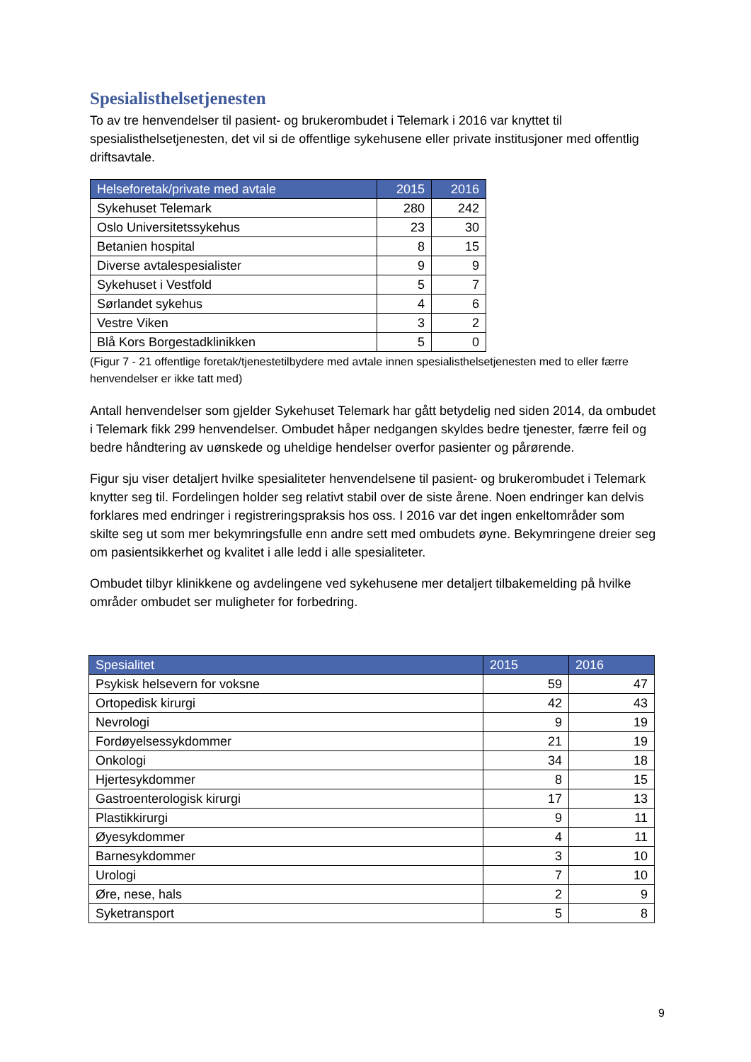Spesialisthelsetjenesten
To av tre henvendelser til pasient- og brukerombudet i Telemark i 2016 var knyttet til spesialisthelsetjenesten, det vil si de offentlige sykehusene eller private institusjoner med offentlig driftsavtale.
| Helseforetak/private med avtale | 2015 | 2016 |
| --- | --- | --- |
| Sykehuset Telemark | 280 | 242 |
| Oslo Universitetssykehus | 23 | 30 |
| Betanien hospital | 8 | 15 |
| Diverse avtalespesialister | 9 | 9 |
| Sykehuset i Vestfold | 5 | 7 |
| Sørlandet sykehus | 4 | 6 |
| Vestre Viken | 3 | 2 |
| Blå Kors Borgestadklinikken | 5 | 0 |
(Figur 7 - 21 offentlige foretak/tjenestetilbydere med avtale innen spesialisthelsetjenesten med to eller færre henvendelser er ikke tatt med)
Antall henvendelser som gjelder Sykehuset Telemark har gått betydelig ned siden 2014, da ombudet i Telemark fikk 299 henvendelser. Ombudet håper nedgangen skyldes bedre tjenester, færre feil og bedre håndtering av uønskede og uheldige hendelser overfor pasienter og pårørende.
Figur sju viser detaljert hvilke spesialiteter henvendelsene til pasient- og brukerombudet i Telemark knytter seg til. Fordelingen holder seg relativt stabil over de siste årene. Noen endringer kan delvis forklares med endringer i registreringspraksis hos oss. I 2016 var det ingen enkeltområder som skilte seg ut som mer bekymringsfulle enn andre sett med ombudets øyne. Bekymringene dreier seg om pasientsikkerhet og kvalitet i alle ledd i alle spesialiteter.
Ombudet tilbyr klinikkene og avdelingene ved sykehusene mer detaljert tilbakemelding på hvilke områder ombudet ser muligheter for forbedring.
| Spesialitet | 2015 | 2016 |
| --- | --- | --- |
| Psykisk helsevern for voksne | 59 | 47 |
| Ortopedisk kirurgi | 42 | 43 |
| Nevrologi | 9 | 19 |
| Fordøyelsessykdommer | 21 | 19 |
| Onkologi | 34 | 18 |
| Hjertesykdommer | 8 | 15 |
| Gastroenterologisk kirurgi | 17 | 13 |
| Plastikkirurgi | 9 | 11 |
| Øyesykdommer | 4 | 11 |
| Barnesykdommer | 3 | 10 |
| Urologi | 7 | 10 |
| Øre, nese, hals | 2 | 9 |
| Syketransport | 5 | 8 |
9